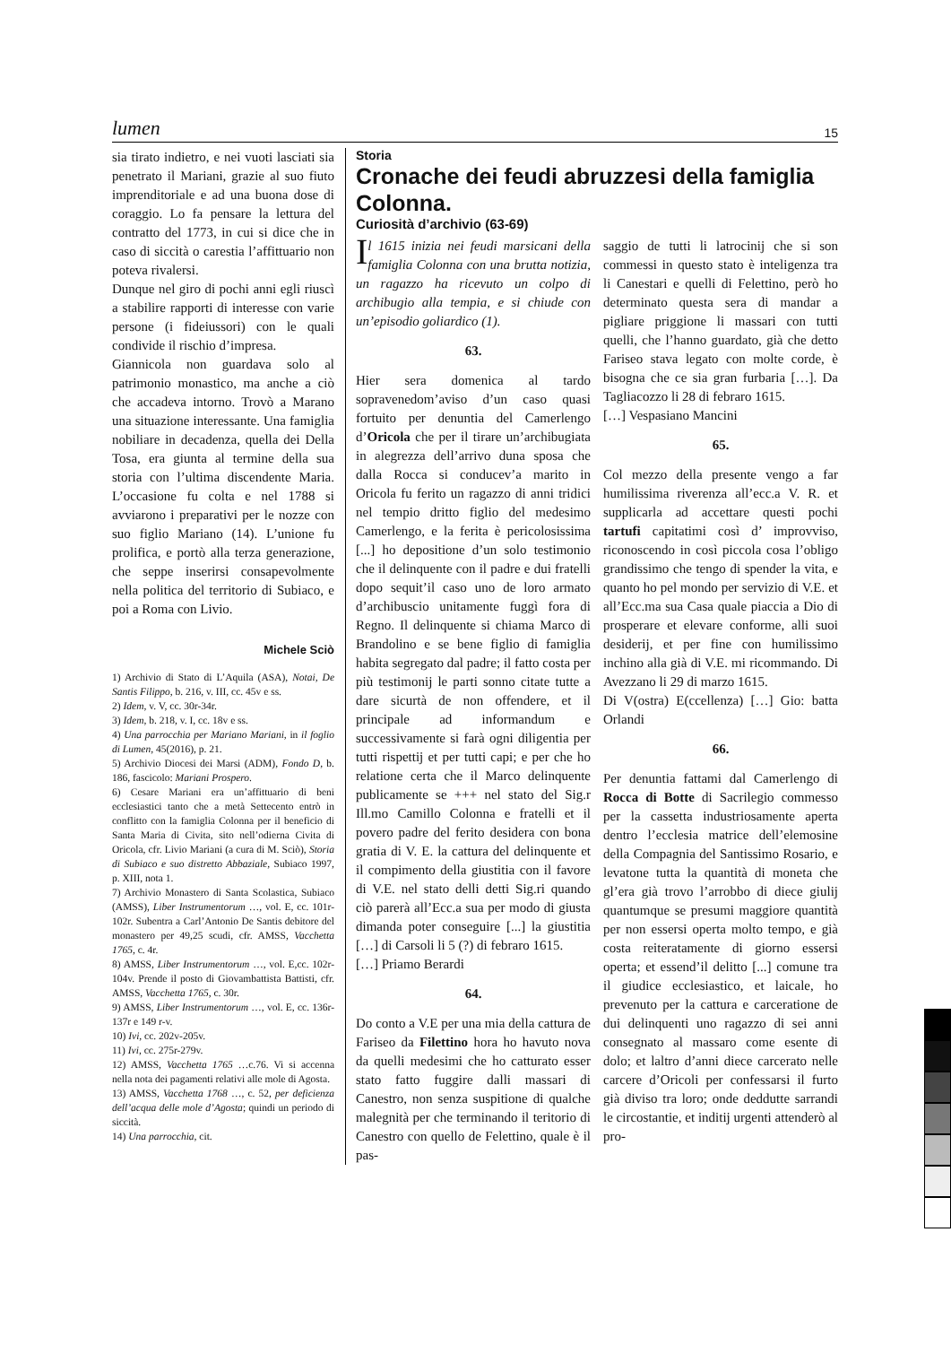lumen 15
sia tirato indietro, e nei vuoti lasciati sia penetrato il Mariani, grazie al suo fiuto imprenditoriale e ad una buona dose di coraggio. Lo fa pensare la lettura del contratto del 1773, in cui si dice che in caso di siccità o carestia l’affittuario non poteva rivalersi.
Dunque nel giro di pochi anni egli riuscì a stabilire rapporti di interesse con varie persone (i fideiussori) con le quali condivide il rischio d’impresa.
Giannicola non guardava solo al patrimonio monastico, ma anche a ciò che accadeva intorno. Trovò a Marano una situazione interessante. Una famiglia nobiliare in decadenza, quella dei Della Tosa, era giunta al termine della sua storia con l’ultima discendente Maria. L’occasione fu colta e nel 1788 si avviarono i preparativi per le nozze con suo figlio Mariano (14). L’unione fu prolifica, e portò alla terza generazione, che seppe inserirsi consapevolmente nella politica del territorio di Subiaco, e poi a Roma con Livio.
Michele Sciò
1) Archivio di Stato di L’Aquila (ASA), Notai, De Santis Filippo, b. 216, v. III, cc. 45v e ss.
2) Idem, v. V, cc. 30r-34r.
3) Idem, b. 218, v. I, cc. 18v e ss.
4) Una parrocchia per Mariano Mariani, in il foglio di Lumen, 45(2016), p. 21.
5) Archivio Diocesi dei Marsi (ADM), Fondo D, b. 186, fascicolo: Mariani Prospero.
6) Cesare Mariani era un’affittuario di beni ecclesiastici tanto che a metà Settecento entrò in conflitto con la famiglia Colonna per il beneficio di Santa Maria di Civita, sito nell’odierna Civita di Oricola, cfr. Livio Mariani (a cura di M. Sciò), Storia di Subiaco e suo distretto Abbaziale, Subiaco 1997, p. XIII, nota 1.
7) Archivio Monastero di Santa Scolastica, Subiaco (AMSS), Liber Instrumentorum …, vol. E, cc. 101r-102r. Subentra a Carl’Antonio De Santis debitore del monastero per 49,25 scudi, cfr. AMSS, Vacchetta 1765, c. 4r.
8) AMSS, Liber Instrumentorum …, vol. E,cc. 102r-104v. Prende il posto di Giovambattista Battisti, cfr. AMSS, Vacchetta 1765, c. 30r.
9) AMSS, Liber Instrumentorum …, vol. E, cc. 136r-137r e 149 r-v.
10) Ivi, cc. 202v-205v.
11) Ivi, cc. 275r-279v.
12) AMSS, Vacchetta 1765 …c.76. Vi si accenna nella nota dei pagamenti relativi alle mole di Agosta.
13) AMSS, Vacchetta 1768 …, c. 52, per deficienza dell’acqua delle mole d’Agosta; quindi un periodo di siccità.
14) Una parrocchia, cit.
Storia
Cronache dei feudi abruzzesi della famiglia Colonna.
Curiosità d’archivio (63-69)
Il 1615 inizia nei feudi marsicani della famiglia Colonna con una brutta notizia, un ragazzo ha ricevuto un colpo di archibugio alla tempia, e si chiude con un’episodio goliardico (1).
63.
Hier sera domenica al tardo sopravenedom’aviso d’un caso quasi fortuito per denuntia del Camerlengo d’Oricola che per il tirare un’archibugiata in alegrezza dell’arrivo duna sposa che dalla Rocca si conducev’a marito in Oricola fu ferito un ragazzo di anni tridici nel tempio dritto figlio del medesimo Camerlengo, e la ferita è pericolosissima [...] ho depositione d’un solo testimonio che il delinquente con il padre e dui fratelli dopo sequit’il caso uno de loro armato d’archibuscio unitamente fuggì fora di Regno. Il delinquente si chiama Marco di Brandolino e se bene figlio di famiglia habita segregato dal padre; il fatto costa per più testimonij le parti sonno citate tutte a dare sicurtà de non offendere, et il principale ad informandum e successivamente si farà ogni diligentia per tutti rispettij et per tutti capi; e per che ho relatione certa che il Marco delinquente publicamente se +++ nel stato del Sig.r Ill.mo Camillo Colonna e fratelli et il povero padre del ferito desidera con bona gratia di V. E. la cattura del delinquente et il compimento della giustitia con il favore di V.E. nel stato delli detti Sig.ri quando ciò parerà all’Ecc.a sua per modo di giusta dimanda poter conseguire [...] la giustitia […] di Carsoli li 5 (?) di febraro 1615.
[…] Priamo Berardi
64.
Do conto a V.E per una mia della cattura de Fariseo da Filettino hora ho havuto nova da quelli medesimi che ho catturato esser stato fatto fuggire dalli massari di Canestro, non senza suspitione di qualche malegnità per che terminando il teritorio di Canestro con quello de Felettino, quale è il pas-
saggio de tutti li latrocinij che si son commessi in questo stato è inteligenza tra li Canestari e quelli di Felettino, però ho determinato questa sera di mandar a pigliare priggione li massari con tutti quelli, che l’hanno guardato, già che detto Fariseo stava legato con molte corde, è bisogna che ce sia gran furbaria […]. Da Tagliacozzo li 28 di febraro 1615.
[…] Vespasiano Mancini
65.
Col mezzo della presente vengo a far humilissima riverenza all’ecc.a V. R. et supplicarla ad accettare questi pochi tartufi capitatimi così d’ improvviso, riconoscendo in così piccola cosa l’obligo grandissimo che tengo di spender la vita, e quanto ho pel mondo per servizio di V.E. et all’Ecc.ma sua Casa quale piaccia a Dio di prosperare et elevare conforme, alli suoi desiderij, et per fine con humilissimo inchino alla già di V.E. mi ricommando. Di Avezzano li 29 di marzo 1615.
Di V(ostra) E(ccellenza) […] Gio: batta Orlandi
66.
Per denuntia fattami dal Camerlengo di Rocca di Botte di Sacrilegio commesso per la cassetta industriosamente aperta dentro l’ecclesia matrice dell’elemosine della Compagnia del Santissimo Rosario, e levatone tutta la quantità di moneta che gl’era già trovo l’arrobbo di diece giulij quantumque se presumi maggiore quantità per non essersi operta molto tempo, e già costa reiteratamente di giorno essersi operta; et essend’il delitto [...] comune tra il giudice ecclesiastico, et laicale, ho prevenuto per la cattura e carceratione de dui delinquenti uno ragazzo di sei anni consegnato al massaro come esente di dolo; et laltro d’anni diece carcerato nelle carcere d’Oricoli per confessarsi il furto già diviso tra loro; onde deddutte sarrandi le circostantie, et inditij urgenti attenderò al pro-